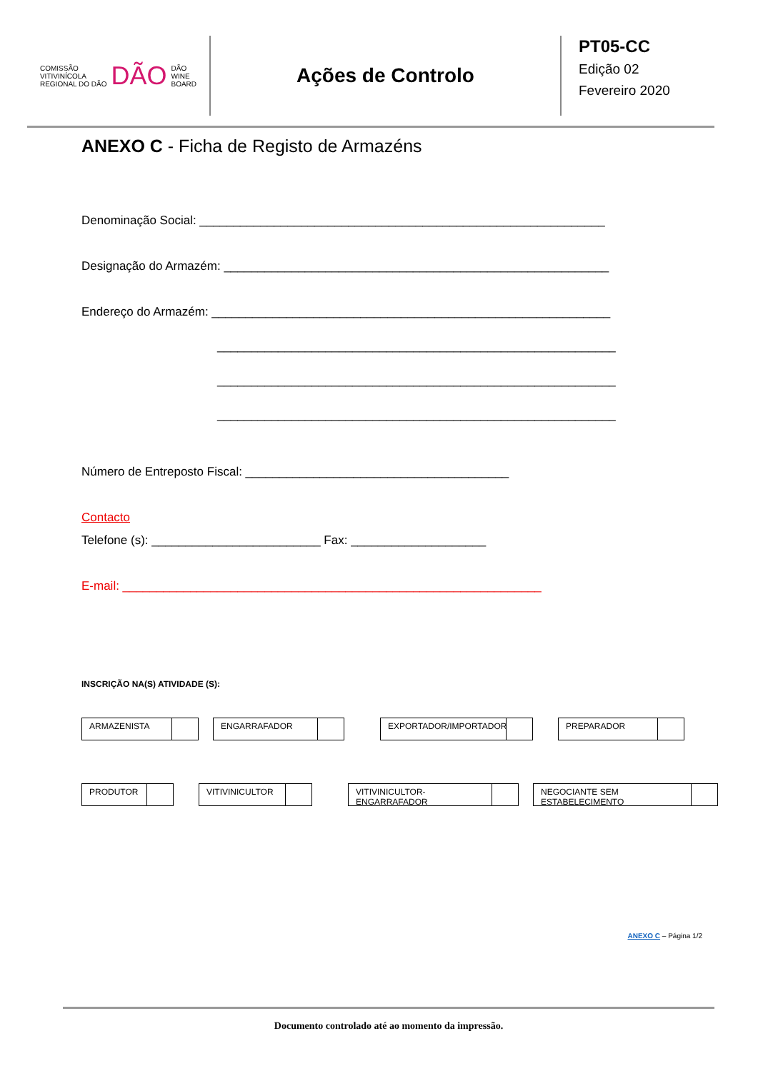COMISSÃO
VITIVINÍCOLA
REGIONAL DO DÃO DÃO DÃO
WINE
BOARD
Ações de Controlo
PT05-CC
Edição 02
Fevereiro 2020
ANEXO C - Ficha de Registo de Armazéns
Denominação Social: ____________________________________________________________
Designação do Armazém: _________________________________________________________
Endereço do Armazém: ___________________________________________________________
___________________________________________________________
___________________________________________________________
___________________________________________________________
Número de Entreposto Fiscal: _______________________________________
Contacto
Telefone (s): _________________________ Fax: ____________________
E-mail: ______________________________________________________________
INSCRIÇÃO NA(S) ATIVIDADE (S):
ARMAZENISTA ENGARRAFADOR EXPORTADOR/IMPORTADOR PREPARADOR
PRODUTOR VITIVINICULTOR VITIVINICULTOR-ENGARRAFADOR NEGOCIANTE SEM ESTABELECIMENTO
ANEXO C – Página 1/2
Documento controlado até ao momento da impressão.